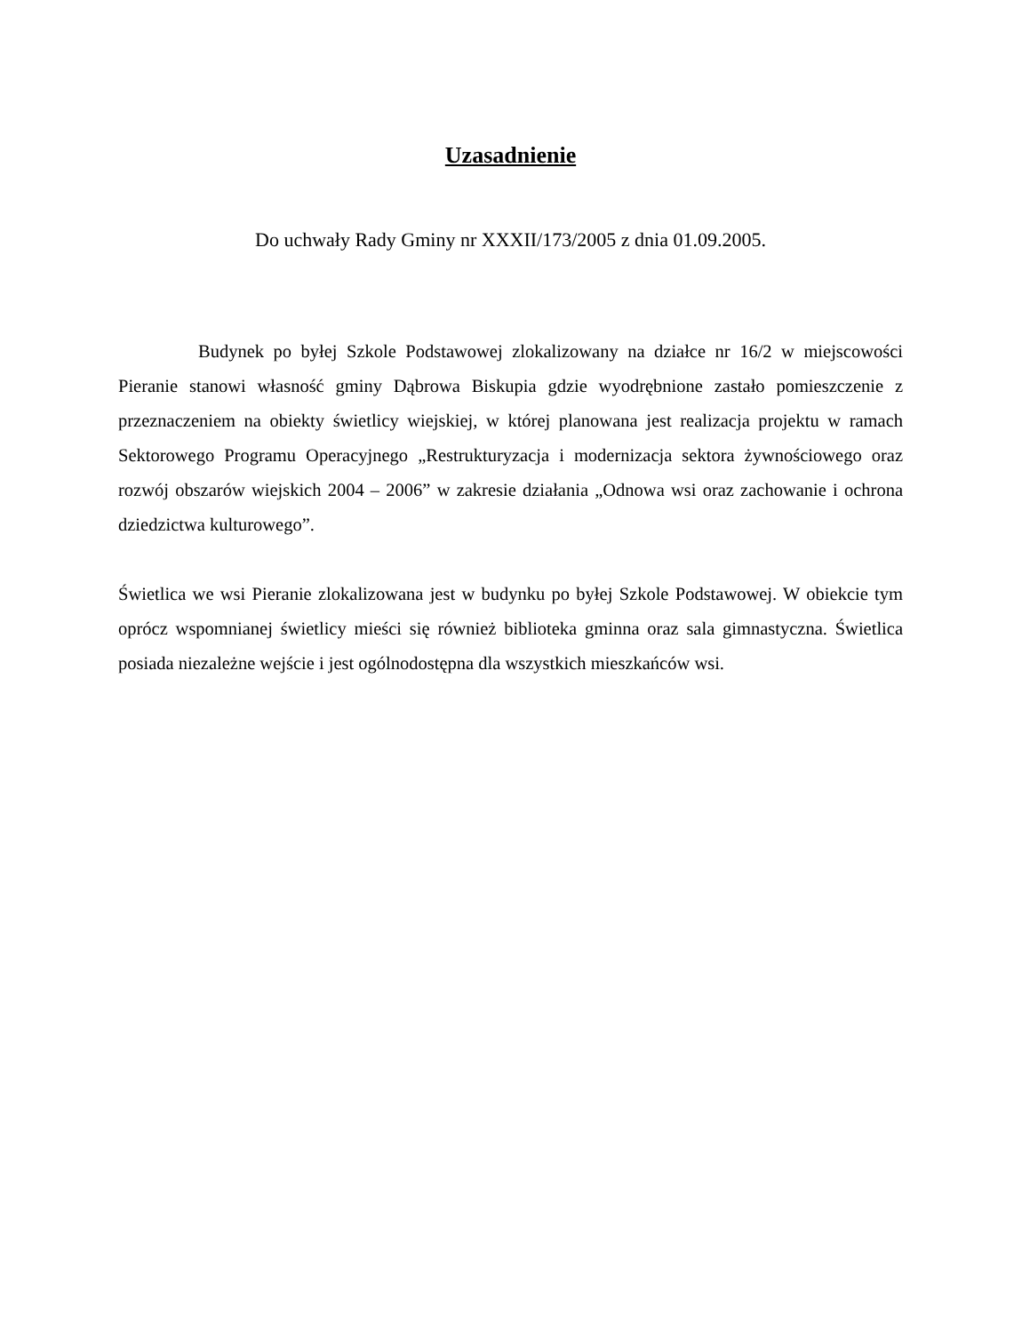Uzasadnienie
Do uchwały Rady Gminy nr XXXII/173/2005 z dnia 01.09.2005.
Budynek po byłej Szkole Podstawowej zlokalizowany na działce nr 16/2 w miejscowości Pieranie stanowi własność gminy Dąbrowa Biskupia gdzie wyodrębnione zastało pomieszczenie z przeznaczeniem na obiekty świetlicy wiejskiej, w której planowana jest realizacja projektu w ramach Sektorowego Programu Operacyjnego „Restrukturyzacja i modernizacja sektora żywnościowego oraz rozwój obszarów wiejskich 2004 – 2006” w zakresie działania „Odnowa wsi oraz zachowanie i ochrona dziedzictwa kulturowego”.
Świetlica we wsi Pieranie zlokalizowana jest w budynku po byłej Szkole Podstawowej. W obiekcie tym oprócz wspomnianej świetlicy mieści się również biblioteka gminna oraz sala gimnastyczna. Świetlica posiada niezależne wejście i jest ogólnodostępna dla wszystkich mieszkańców wsi.